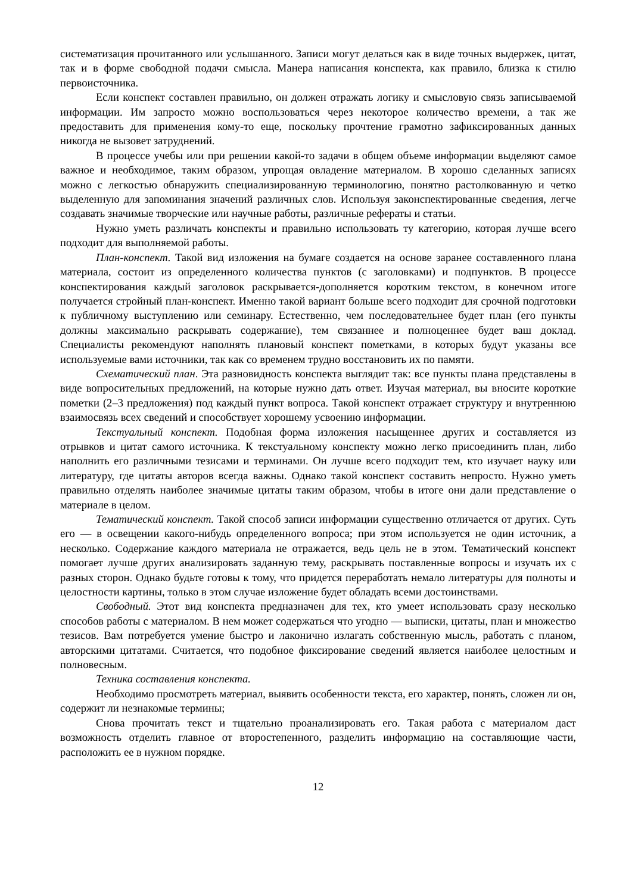систематизация прочитанного или услышанного. Записи могут делаться как в виде точных выдержек, цитат, так и в форме свободной подачи смысла. Манера написания конспекта, как правило, близка к стилю первоисточника.
Если конспект составлен правильно, он должен отражать логику и смысловую связь записываемой информации. Им запросто можно воспользоваться через некоторое количество времени, а так же предоставить для применения кому-то еще, поскольку прочтение грамотно зафиксированных данных никогда не вызовет затруднений.
В процессе учебы или при решении какой-то задачи в общем объеме информации выделяют самое важное и необходимое, таким образом, упрощая овладение материалом. В хорошо сделанных записях можно с легкостью обнаружить специализированную терминологию, понятно растолкованную и четко выделенную для запоминания значений различных слов. Используя законспектированные сведения, легче создавать значимые творческие или научные работы, различные рефераты и статьи.
Нужно уметь различать конспекты и правильно использовать ту категорию, которая лучше всего подходит для выполняемой работы.
План-конспект. Такой вид изложения на бумаге создается на основе заранее составленного плана материала, состоит из определенного количества пунктов (с заголовками) и подпунктов. В процессе конспектирования каждый заголовок раскрывается-дополняется коротким текстом, в конечном итоге получается стройный план-конспект. Именно такой вариант больше всего подходит для срочной подготовки к публичному выступлению или семинару. Естественно, чем последовательнее будет план (его пункты должны максимально раскрывать содержание), тем связаннее и полноценнее будет ваш доклад. Специалисты рекомендуют наполнять плановый конспект пометками, в которых будут указаны все используемые вами источники, так как со временем трудно восстановить их по памяти.
Схематический план. Эта разновидность конспекта выглядит так: все пункты плана представлены в виде вопросительных предложений, на которые нужно дать ответ. Изучая материал, вы вносите короткие пометки (2–3 предложения) под каждый пункт вопроса. Такой конспект отражает структуру и внутреннюю взаимосвязь всех сведений и способствует хорошему усвоению информации.
Текстуальный конспект. Подобная форма изложения насыщеннее других и составляется из отрывков и цитат самого источника. К текстуальному конспекту можно легко присоединить план, либо наполнить его различными тезисами и терминами. Он лучше всего подходит тем, кто изучает науку или литературу, где цитаты авторов всегда важны. Однако такой конспект составить непросто. Нужно уметь правильно отделять наиболее значимые цитаты таким образом, чтобы в итоге они дали представление о материале в целом.
Тематический конспект. Такой способ записи информации существенно отличается от других. Суть его — в освещении какого-нибудь определенного вопроса; при этом используется не один источник, а несколько. Содержание каждого материала не отражается, ведь цель не в этом. Тематический конспект помогает лучше других анализировать заданную тему, раскрывать поставленные вопросы и изучать их с разных сторон. Однако будьте готовы к тому, что придется переработать немало литературы для полноты и целостности картины, только в этом случае изложение будет обладать всеми достоинствами.
Свободный. Этот вид конспекта предназначен для тех, кто умеет использовать сразу несколько способов работы с материалом. В нем может содержаться что угодно — выписки, цитаты, план и множество тезисов. Вам потребуется умение быстро и лаконично излагать собственную мысль, работать с планом, авторскими цитатами. Считается, что подобное фиксирование сведений является наиболее целостным и полновесным.
Техника составления конспекта.
Необходимо просмотреть материал, выявить особенности текста, его характер, понять, сложен ли он, содержит ли незнакомые термины;
Снова прочитать текст и тщательно проанализировать его. Такая работа с материалом даст возможность отделить главное от второстепенного, разделить информацию на составляющие части, расположить ее в нужном порядке.
12